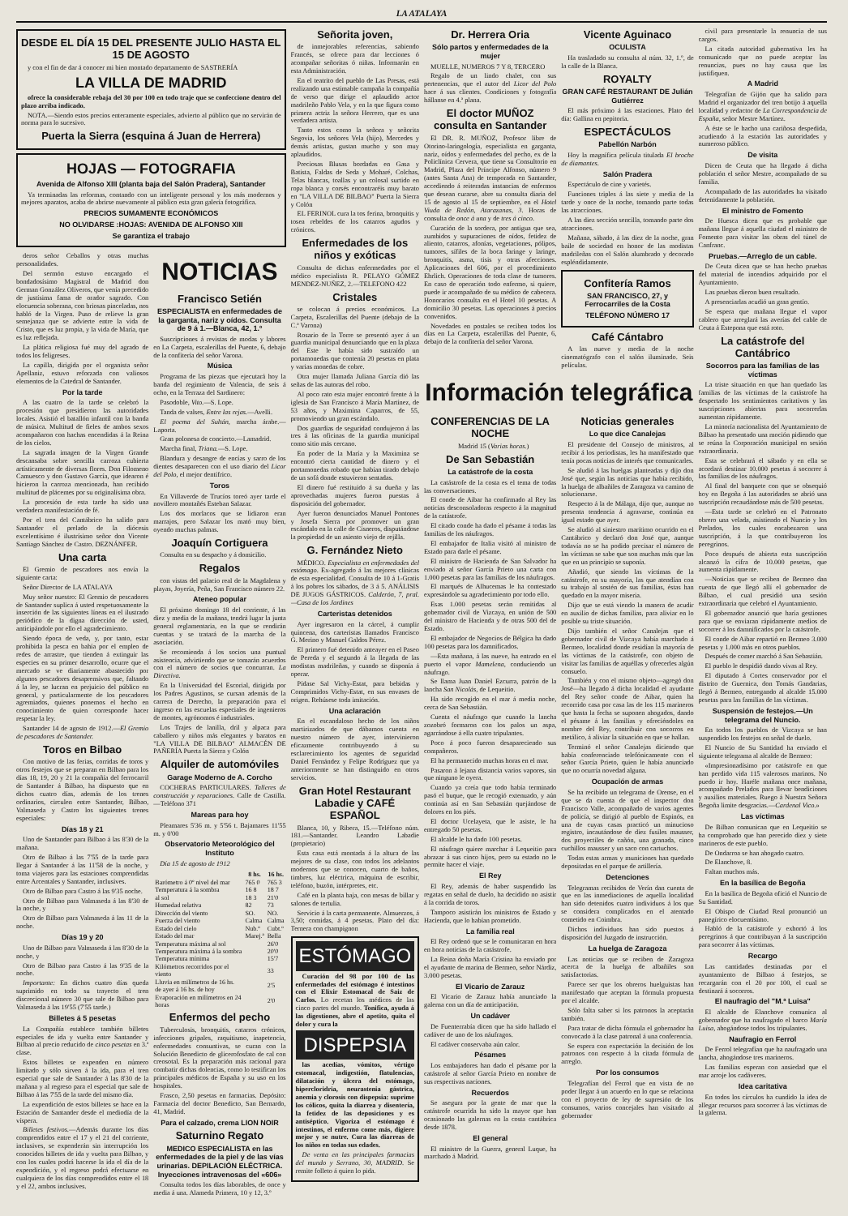LA ATALAYA
DESDE EL DÍA 15 DEL PRESENTE JULIO HASTA EL 15 DE AGOSTO
y con el fin de dar á conocer mi bien montado departamento de SASTRERÍA
LA VILLA DE MADRID
ofrece la considerable rebaja del 30 por 100 en todo traje que se confeccione dentro del plazo arriba indicado.
NOTA.—Siendo estos precios enteramente especiales, advierto al público que no servirán de norma para lo sucesivo.
Puerta la Sierra (esquina á Juan de Herrera)
HOJAS — FOTOGRAFIA
Avenida de Alfonso XIII (planta baja del Salón Pradera), Santander
Ya terminadas las reformas, contando con un inteligente personal y los más modernos y mejores aparatos, acaba de abrirse nuevamente al público esta gran galería fotográfica.
PRECIOS SUMAMENTE ECONÓMICOS
NO OLVIDARSE :HOJAS: AVENIDA DE ALFONSO XIII
Se garantiza el trabajo
deros señor Ceballos y otras muchas personalidades.
Del sermón estuvo encargado el bondadosísimo Magistral de Madrid don German González Oliveros, que venía precedido de justísima fama de orador sagrado. Con elocuencia soberana, con briosas pinceladas, nos habló de la Virgen. Puso de relieve la gran semejanza que se advierte entre la vida de Cristo, que es luz propia, y la vida de María, que es luz reflejada.
La plática religiosa fué muy del agrado de todos los feligreses.
La capilla, dirigida por el organista señor Apellaniz, estuvo reforzada con valiosos elementos de la Catedral de Santander.
Por la tarde
A las cuatro de la tarde se celebró la procesión que presidieron las autoridades locales. Asistió el batallón infantil con la banda de música. Multitud de fieles de ambos sexos acompañaron con hachas encendidas á la Reina de los cielos.
La sagrada imagen de la Virgen Grande descansaba sobre sencilla carroza cubierta artísticamente de diversas flores. Don Filomeno Camuesco y don Gustavo García, que idearon é hicieron la carroza mencionada, han recibido multitud de plácemes por su originalísima obra.
La procesión de esta tarde ha sido una verdadera manifestación de fé.
Por el tren del Cantábrico ha salido para Santander el prelado de la diócesis excelentísimo é ilustrísimo señor don Vicente Santiago Sánchez de Castro. DEZNÁNFER.
Una carta
El Gremio de pescadores nos envía la siguiente carta:
Señor Director de LA ATALAYA
Muy señor nuestro: El Gremio de pescadores de Santander suplica á usted respetuosamente la inserción de las siguientes líneas en el ilustrado periódico de la digna dirección de usted, anticipándole por ello el agradecimiento.
Siendo época de veda, y, por tanto, estar prohibida la pesca en bahía por el empleo de redes de arrastre, que tienden á extinguir las especies en su primer desarrollo, ocurre que el mercado se ve diariamente abastecido por algunos pescadores desaprensivos que, faltando á la ley, se lucran en perjuicio del público en general, y particularmente de los pescadores agremiados, quienes ponemos el hecho en conocimiento de quien corresponde hacer respetar la ley.
Santander 14 de agosto de 1912.—El Gremio de pescadores de Santander.
Toros en Bilbao
Con motivo de las ferias, corridas de toros y otros festejos que se preparan en Bilbao para los días 18, 19, 20 y 21 la compañía del ferrocarril de Santander á Bilbao, ha dispuesto que en dichos cuatro días, además de los trenes ordinarios, circulen entre Santander, Bilbao, Valmaseda y Castro los siguientes trenes especiales:
Días 18 y 21
Uno de Santander para Bilbao á las 8'30 de la mañana.
Otro de Bilbao á las 7'55 de la tarde para llegar á Santander á las 11'58 de la noche, y toma viajeros para las estaciones comprendidas entre Arcentales y Santander, inclusives.
Otro de Bilbao para Castro á las 9'35 noche.
Otro de Bilbao para Valmaseda á las 8'30 de la noche, y
Otro de Bilbao para Valmaseda á las 11 de la noche.
Días 19 y 20
Uno de Bilbao para Valmaseda á las 8'30 de la noche, y
Otro de Bilbao para Castro á las 9'35 de la noche.
Importante: En dichos cuatro días queda suprimido en todo su trayecto el tren discrecional número 30 que sale de Bilbao para Valmaseda á las 19'55 (7'55 tarde.)
Billetes á 5 pesetas
La Compañía establece también billetes especiales de ida y vuelta entre Santander y Bilbao al precio reducido de cinco pesetas en 3.ª clase.
Estos billetes se expenden en número limitado y sólo sirven á la ida, para el tren especial que sale de Santander á las 8'30 de la mañana y al regreso para el especial que sale de Bilbao á las 7'55 de la tarde del mismo día.
La expendición de estos billetes se hace en la Estación de Santander desde el mediodía de la víspera.
Billetes festivos.—Además durante los días comprendidos entre el 17 y el 21 del corriente, inclusives, se expenderán sin interrupción los conocidos billetes de ida y vuelta para Bilbao, y con los cuales podrá hacerse la ida el día de la expendición, y el regreso podrá efectuarse en cualquiera de los días comprendidos entre el 18 y el 22, ambos inclusives.
NOTICIAS
Francisco Setién
ESPECIALISTA en enfermedades de la garganta, nariz y oídos. Consulta de 9 á 1.—Blanca, 42, 1.º
Suscripciones á revistas de modas y labores en La Carpeta, escalerillas del Puente, 6, debajo de la confitería del señor Varona.
Música
Programa de las piezas que ejecutará hoy la banda del regimiento de Valencia, de seis á ocho, en la Terraza del Sardinero:
Pasodoble, Vito.—S. Lope.
Tanda de valses, Entre las rejas.—Avelli.
El poema del Sultán, marcha árabe.—Laporta.
Gran polonesa de concierto.—Lamadrid.
Marcha final, Triana.—S. Lope.
Blandura y desangre de encías y sarro de los dientes desaparecen con el uso diario del Licor del Polo, el mejor dentífrico.
Toros
En Villaverde de Trucíos toreó ayer tarde el novillero montañés Esteban Salazar.
Los dos morlacos que se lidiaron eran marrajos, pero Salazar los mató muy bien, oyendo muchas palmas.
Joaquín Cortiguera
Consulta en su despacho y á domicilio.
Regalos
con vistas del palacio real de la Magdalena y playas, Joyería, Peña, San Francisco número 22.
Ateneo popular
El próximo domingo 18 del corriente, á las diez y media de la mañana, tendrá lugar la junta general reglamentaria, en la que se rendirán cuentas y se tratará de la marcha de la asociación.
Se recomienda á los socios una puntual asistencia, advirtiendo que se tomarán acuerdos con el número de socios que concurran. La Directiva.
En la Universidad del Escorial, dirigida por los Padres Agustinos, se cursan además de la carrera de Derecho, la preparación para el ingreso en las escuelas especiales de ingenieros de montes, agrónomos é industriales.
Los Trajes de lanilla, dril y alpaca para caballero y niños más elegantes y baratos en "LA VILLA DE BILBAO" ALMACÉN DE PAÑERÍA Puerta la Sierra y Colón
Alquiler de automóviles
Garage Moderno de A. Corcho
COCHERAS PARTICULARES. Talleres de construcción y reparaciones. Calle de Castilla.—Teléfono 371
Mareas para hoy
Pleamares 5'36 m. y 5'56 t. Bajamares 11'55 m. y 0'00
Observatorio Meteorológico del Instituto
Día 15 de agosto de 1912
| | 8 hs. | 16 hs. |
| --- | --- | --- |
| Barómetro á 0º nivel del mar | 765 0 | 765 3 |
| Temperatura á la sombra | 16 8 | 18 7 |
| al sol | 18 3 | 21'0 |
| Humedad relativa | 82 | 73 |
| Dirección del viento | SO. | NO. |
| Fuerza del viento | Calma | Calma |
| Estado del cielo | Nub.º | Cubt.º |
| Estado del mar | Marej.ª | Bella |
| Temperatura máxima al sol | | 26'0 |
| Temperatura máxima á la sombra | | 20'0 |
| Temperatura mínima | | 15'7 |
| Kilómetros recorridos por el viento | | 33 |
| Lluvia en milímetros de 16 hs. de ayer á 16 hs. de hoy | | 2'5 |
| Evaporación en milímetros en 24 horas | | 2'0 |
Enfermos del pecho
Tuberculosis, bronquitis, catarros crónicos, infecciones gripales, raquitismo, inapetencia, enfermedades consuntivas, se curan con la Solución Benedicto de glicerofosfato de cal con creosotal. Es la preparación más racional para combatir dichas dolencias, como lo testifican los principales médicos de España y su uso en los hospitales.
Frasco, 2,50 pesetas en farmacias. Depósito: Farmacia del doctor Benedicto, San Bernardo, 41, Madrid.
Para el calzado, crema LION NOIR
Saturnino Regato
MEDICO ESPECIALISTA en las enfermedades de la piel y de las vías urinarias. DEPILACIÓN ELÉCTRICA. Inyecciones intravenosas del «606»
Consulta todos los días laborables, de once y media á una. Alameda Primera, 10 y 12, 3.º
Señorita joven,
de inmejorables referencias, sabiendo Francés, se ofrece para dar lecciones ó acompañar señoritas ó niñas. Informarán en esta Administración.
En el teatrito del pueblo de Las Presas, está realizando una estimable campaña la compañía de verso que dirige el aplaudido actor madrileño Pablo Vela, y en la que figura como primera actriz la señora Herrero, que es una verdadera artista.
Tanto estos como la señora y señorita Segovia, los señores Vela (hijo), Mercedes y demás artistas, gustan mucho y son muy aplaudidos.
Preciosas Blusas bordadas en Gasa y Batista, Faldas de Seda y Moharé, Colchas, Telas blancas, toallas y un colosal surtido en ropa blanca y corsés encontraréis muy barato en "LA VILLA DE BILBAO" Puerta la Sierra y Colón
EL FERINOL cura la tos ferina, bronquitis y tosea rebeldes de los catarros agudos y crónicos.
Enfermedades de los niños y exóticas
Consulta de dichas enfermedades por el médico especialista R. PELAYO GÓMEZ MENDEZ-NUÑEZ, 2.—TELEFONO 422
Cristales
se colocan á precios económicos. La Carpeta, Escalerillas del Puente (debajo de la C.ª Varona)
Rosario de la Torre se presentó ayer á un guardia municipal denunciando que en la plaza del Este le había sido sustraído un portamonedas que contenía 20 pesetas en plata y varias monedas de cobre.
Otra mujer llamada Juliana García dió las señas de las autoras del robo.
Al poco rato esta mujer encontró frente á la iglesia de San Francisco á María Martínez, de 53 años, y Maximina Caparros, de 55, promoviendo un gran escándalo.
Dos guardias de seguridad condujeron á las tres á las oficinas de la guardia municipal como sitio más cercano.
En poder de la María y la Maximina se encontró cierta cantidad de dinero y el portamonedas robado que habían tirado debajo de un sofá donde estuvieron sentadas.
El dinero fué restituido á su dueña y las aprovechadas mujeres fueron puestas á disposición del gobernador.
Ayer fueron denunciados Manuel Pontones y Josefa Sierra por promover un gran escándalo en la calle de Cisneros, disputándose la propiedad de un asiento viejo de rejilla.
G. Fernández Nieto
MÉDICO. Especialista en enfermedades del estómago. Ex-agregado á las mejores clínicas de esta especialidad. Consulta de 10 á 1-Gratis á los pobres los sábados, de 3 á 5. ANÁLISIS DE JUGOS GÁSTRICOS. Calderón, 7, pral.—Casa de los Jardines
Carteristas detenidos
Ayer ingresaron en la cárcel, á cumplir quincena, dos carteristas llamados Francisco G. Merino y Manuel Galdos Pérez.
El primero fué detenido anteayer en el Paseo de Pereda y el segundo á la llegada de las modistas madrileñas, y cuando se disponía á operar.
Pídase Sal Vichy-Estat, para bebidas y Comprimidos Vichy-Estat, en sus envases de origen. Rehúsese toda imitación.
Una aclaración
En el escandaloso hecho de los niños martirizados de que dábamos cuenta en nuestro número de ayer, intervinieron eficazmente contribuyendo á su esclarecimiento los agentes de seguridad Daniel Fernández y Felipe Rodríguez que ya anteriormente se han distinguido en otros servicios.
Gran Hotel Restaurant Labadie y CAFÉ ESPAÑOL
Blanca, 10, y Ribera, 15.—Teléfono núm. 181.—Santander. Leandro Labadie (propietario)
Esta casa está montada á la altura de las mejores de su clase, con todos los adelantos modernos que se conocen, cuarto de baños, timbres, luz eléctrica, máquina de escribir, teléfono, buzón, intérpretes, etc.
Café en la planta baja, con mesas de billar y salones de tertulia.
Servicio á la carta permanente. Almuerzos, á 3,50; comidas, á 4 pesetas. Plato del día: Ternera con champignon
ESTÓMAGO
Curación del 98 por 100 de las enfermedades del estómago é intestinos con el Elixir Estomacal de Saiz de Carlos. Lo recetan los médicos de las cinco partes del mundo. Tonifica, ayuda á las digestiones, abre el apetito, quita el dolor y cura la
DISPEPSIA
las acedías, vómitos, vértigo estomacal, indigestión, flatulencias, dilatación y úlcera del estómago, hipercloridria, neurastenia gástrica, anemia y clorosis con dispepsia: suprime los cólicos, quita la diarrea y disentería, la fetidez de las deposiciones y es antiséptico. Vigoriza el estómago é intestinos, el enfermo come más, digiere mejor y se nutre. Cura las diarreas de los niños en todas sus edades.
De venta en las principales farmacias del mundo y Serrano, 30, MADRID. Se remite folleto á quien lo pida.
Dr. Herrera Oria
Sólo partos y enfermedades de la mujer
MUELLE, NUMEROS 7 Y 8, TERCERO
Regalo de un lindo chalet, con sus pertenencias, que el autor del Licor del Polo hace á sus clientes. Condiciones y fotografía hállanse en 4.ª plana.
El doctor MUÑOZ consulta en Santander
El DR. R. MUÑOZ, Profesor libre de Otorino-laringología, especialista en garganta, nariz, oídos y enfermedades del pecho, ex de la Policlínica Cervera, que tiene su Consultorio en Madrid, Plaza del Príncipe Alfonso, número 9 (antes Santa Ana) de temporada en Santander, accediendo á reiteradas instancias de enfermos que desean curarse, abre su consulta diaria del 15 de agosto al 15 de septiembre, en el Hotel Viuda de Redón, Atarazanas, 3. Horas de consulta de once á una y de tres á cinco.
Curación de la sordera, por antigua que sea, zumbidos y supuraciones de oídos, fetidez de aliento, catarros, afonías, vegetaciones, pólipos, tumores, sífiles de la boca faringe y laringe, bronquitis, asma, tisis y otras afecciones. Aplicaciones del 606, por el procedimiento Ehrlich. Operaciones de toda clase de tumores. En caso de operación todo enfermo, si quiere, puede ir acompañado de su médico de cabecera. Honorarios consulta en el Hotel 10 pesetas. A domicilio 30 pesetas. Las operaciones á precios convenidos.
Novedades en postales se reciben todos los días en La Carpeta, escalerillas del Puente, 6, debajo de la confitería del señor Varona.
Vicente Aguinaco
OCULISTA
Ha trasladado su consulta al núm. 32, 1.º, de la calle de la Blanca.
ROYALTY
GRAN CAFÉ RESTAURANT DE Julián Gutiérrez
El más próximo á las estaciones. Plato del día: Gallina en pepitoria.
ESPECTÁCULOS
Pabellón Narbón
Hoy la magnífica película titulada El broche de diamantes.
Salón Pradera
Espectáculo de cine y varietés.
Funciones triples á las siete y media de la tarde y once de la noche, tomando parte todas las atracciones.
A las diez sección sencilla, tomando parte dos atracciones.
Mañana, sábado, á las diez de la noche, gran baile de sociedad en honor de las modistas madrileñas con el Salón alumbrado y decorado espléndidamente.
Confitería Ramos
SAN FRANCISCO, 27, y Ferrocarriles de la Costa
TELÉFONO NÚMERO 17
Café Cántabro
A las nueve y media de la noche cinematógrafo con el salón iluminado. Seis películas.
Información telegráfica
CONFERENCIAS DE LA NOCHE
Madrid 15 (Varias horas.)
De San Sebastián
La catástrofe de la costa
La catástrofe de la costa es el tema de todas las conversaciones.
El conde de Aibar ha confirmado al Rey las noticias desconsoladoras respecto á la magnitud de la catástrofe.
El citado conde ha dado el pésame á todas las familias de los náufragos.
El embajador de Italia visitó al ministro de Estado para darle el pésame.
El ministro de Hacienda de San Salvador ha enviado al señor García Prieto una carta con 1.000 pesetas para las familias de los náufragos.
El marqués de Alhucemas le ha contestado expresándole su agradecimiento por todo ello.
Esas 1.000 pesetas serán remitidas al gobernador civil de Vizcaya, en unión de 500 del ministro de Hacienda y de otras 500 del de Estado.
El embajador de Negocios de Bélgica ha dado 100 pesetas para los damnificados.
—Esta mañana, á las nueve, ha entrado en el puerto el vapor Mamelena, conduciendo un náufrago.
Se llama Juan Daniel Ezcurra, patrón de la lancha San Nicolás, de Lequeitio.
Ha sido recogido en el mar á media noche, cerca de San Sebastián.
Cuenta el náufrago que cuando la lancha zozobró formaron con los palos un aspa, agarrándose á ella cuatro tripulantes.
Poco á poco fueron desapareciendo sus compañeros.
El ha permanecido muchas horas en el mar.
Pasaron á lejana distancia varios vapores, sin que ninguno le oyera.
Cuando ya creía que todo había terminado pasó el buque, que le recogió extenuado, y aún continúa así en San Sebastián quejándose de dolores en los piés.
El doctor Ucelayeta, que le asiste, le ha entregado 50 pesetas.
El alcalde le ha dado 100 pesetas.
El náufrago quiere marchar á Lequeitio para abrazar á sus cinco hijos, pero su estado no le permite hacer el viaje.
El Rey
El Rey, además de haber suspendido las regatas en señal de duelo, ha decidido no asistir á la corrida de toros.
Tampoco asistirán los ministros de Estado y Hacienda, que lo habían prometido.
La familia real
El Rey ordenó que se le comunicaran en hora en hora noticias de la catástrofe.
La Reina doña María Cristina ha enviado por el ayudante de marina de Bermeo, señor Nárdiz, 3.000 pesetas.
El Vicario de Zarauz
El Vicario de Zarauz había anunciado la galerna con un día de anticipación.
Un cadáver
De Fuenterrabía dicen que ha sido hallado el cadáver de uno de los náufragos.
El cadáver conservaba aún calor.
Pésames
Los embajadores han dado el pésame por la catástrofe al señor García Prieto en nombre de sus respectivas naciones.
Recuerdos
Se asegura por la gente de mar que la catástrofe ocurrida ha sido la mayor que han ocasionado las galernas en la costa cantábrica desde 1878.
El general
El ministro de la Guerra, general Luque, ha marchado á Madrid.
Noticias generales
Lo que dice Canalejas
El presidente del Consejo de ministros, al recibir á los periodistas, les ha manifestado que tenía pocas noticias de interés que comunicarles.
Se aludió á las huelgas planteadas y dijo don José que, según las noticias que había recibido, la huelga de albañiles de Zaragoza va camino de solucionarse.
Respecto á la de Málaga, dijo que, aunque no presenta tendencia á agravarse, continúa en igual estado que ayer.
Se aludió al siniestro marítimo ocurrido en el Cantábrico y declaró don José que, aunque todavía no se ha podido precisar el número de las víctimas se sabe que son muchas más que las que en un principio se suponía.
Añadió, que siendo las víctimas de la catástrofe, en su mayoría, las que atendían con su trabajo al sostén de sus familias, éstas han quedado en la mayor miseria.
Dijo que se está viendo la manera de acudir en auxilio de dichas familias, para aliviar en lo posible su triste situación.
Dijo también el señor Canalejas que el gobernador civil de Vizcaya había marchado á Bermeo, localidad donde residían la mayoría de las víctimas de la catástrofe, con objeto de visitar las familias de aquéllas y ofrecerles algún consuelo.
También y con el mismo objeto—agregó don José—ha llegado á dicha localidad el ayudante del Rey señor conde de Aibar, quien ha recorrido casa por casa las de los 115 marineros que hasta la fecha se suponen ahogados, dando el pésame á las familias y ofreciéndoles en nombre del Rey, contribuir con socorros en metálico, á aliviar la situación en que se hallan.
Terminó el señor Canalejas diciendo que había conferenciado telefónicamente con el señor García Prieto, quien le había anunciado que no ocurría novedad alguna.
Ocupación de armas
Se ha recibido un telegrama de Orense, en el que se da cuenta de que el inspector don Francisco Valle, acompañado de varios agentes de policía, se dirigió al pueblo de Espinós, en una de cuyas casas practicó un minucioso registro, incautándose de diez fusiles mausser, dos proyectiles de cañón, una granada, cinco cuchillos mausser y un saco con cartuchos.
Todas estas armas y municiones han quedado depositadas en el parque de artillería.
Detenciones
Telegramas recibidos de Verín dan cuenta de que en las inmediaciones de aquella localidad han sido detenidos cuatro individuos á los que se considera complicados en el atentado cometido en Coimbra.
Dichos individuos han sido puestos á disposición del Juzgado de instrucción.
La huelga de Zaragoza
Las noticias que se reciben de Zaragoza acerca de la huelga de albañiles son satisfactorias.
Parece ser que los obreros huelguistas han manifestado que aceptan la fórmula propuesta por el alcalde.
Sólo falta saber si los patronos la aceptarán también.
Para tratar de dicha fórmula el gobernador ha convocado á la clase patronal á una conferencia.
Se espera con expectación la decisión de los patronos con respecto á la citada fórmula de arreglo.
Por los consumos
Telegrafían del Ferrol que en vista de no poder llegar á un acuerdo en lo que se relaciona con el proyecto de ley de supresión de los consumos, varios concejales han visitado al gobernador
civil para presentarle la renuncia de sus cargos.
La citada autoridad gubernativa les ha comunicado que no puede aceptar las renuncias, pues no hay causa que las justifiquen.
A Madrid
Telegrafían de Gijón que ha salido para Madrid el organizador del tren botijo á aquella localidad y redactor de La Correspondencia de España, señor Mestre Martínez.
A éste se le hacho una cariñosa despedida, acudiendo á la estación las autoridades y numeroso público.
De visita
Dicen de Ceuta que ha llegado á dicha población el señor Mestre, acompañado de su familia.
Acompañado de las autoridades ha visitado detenidamente la población.
El ministro de Fomento
De Huesca dicen que es probable que mañana llegue á aquella ciudad el ministro de Fomento para visitar las obras del túnel de Canfranc.
Pruebas.—Arreglo de un cable.
De Ceuta dicen que se han hecho pruebas del material de incendios adquirido por el Ayuntamiento.
Las pruebas dieron buen resultado.
A presenciarlas acudió un gran gentío.
Se espera que mañana llegue el vapor cablero que arreglará las averías del cable de Ceuta á Estepona que está roto.
La catástrofe del Cantábrico
Socorros para las familias de las víctimas
La triste situación en que han quedado las familias de las víctimas de la catástrofe ha despertado los sentimientos caritativos y las suscripciones abiertas para socorrerlas aumentan rápidamente.
La minoría nacionalista del Ayuntamiento de Bilbao ha presentado una moción pidiendo que se reúna la Corporación municipal en sesión extraordinaria.
Esta se celebrará el sábado y en ella se acordará destinar 10.000 pesetas á socorrer á las familias de los náufragos.
Al final del banquete con que se obsequió hoy en Begoña á las autoridades se abrió una suscripción recaudándose más de 500 pesetas.
—Esta tarde se celebró en el Patronato obrero una velada, asistiendo el Nuncio y los Prelados, los cuales encabezaron una suscripción, á la que contribuyeron los peregrinos.
Poco después de abierta esta suscripción alcanzó la cifra de 10.000 pesetas, que aumenta rápidamente.
—Noticias que se reciben de Bermeo dan cuenta de que llegó allí el gobernador de Bilbao, el cual presidió una sesión extraordinaria que celebró el Ayuntamiento.
El gobernador anunció que haría gestiones para que se enviaran rápidamente medios de socorrer á los damnificados por la catástrofe.
El conde de Aibar repartió en Bermeo 3.000 pesetas y 1.000 más en otros pueblos.
Después de comer marchó á San Sebastián.
El pueblo le despidió dando vivas al Rey.
El diputado á Cortes conservador por el distrito de Guernica, don Tomás Gandarias, llegó á Bermeo, entregando al alcalde 15.000 pesetas para las familias de las víctimas.
Suspensión de festejos.—Un telegrama del Nuncio.
En todos los pueblos de Vizcaya se han suspendido los festejos en señal de duelo.
El Nuncio de Su Santidad ha enviado el siguiente telegrama al alcalde de Bermeo:
«Impresionadísimo por catástrofe en que han perdido vida 115 valerosos marinos. No puedo ir hoy. Haréle mañana once mañana, acompañado Prelados para llevar bendiciones y auxilios materiales. Ruego á Nuestra Señora Begoña limite desgracias.—Cardenal Vico.»
Las víctimas
De Bilbao comunican que en Lequeitio se ha comprobado que han perecido diez y siete marineros de este pueblo.
De Ondarroa se han ahogado cuatro.
De Elanchove, 8.
Faltan muchos más.
En la basílica de Begoña
En la basílica de Begoña ofició el Nuncio de Su Santidad.
El Obispo de Ciudad Real pronunció un panegírico elocuentísimo.
Habló de la catástrofe y exhortó á los peregrinos á que contribuyan á la suscripción para socorrer á las víctimas.
Recargo
Las cantidades destinadas por el ayuntamiento de Bilbao á festejos, se recargarán con el 20 por 100, el cual se destinará á socorros.
El naufragio del "M.ª Luisa"
El alcalde de Elanchove comunica al gobernador que ha naufragado el barco María Luisa, ahogándose todos los tripulantes.
Naufragio en Ferrol
De Ferrol telegrafían que ha naufragado una lancha, ahogándose tres marineros.
Las familias esperan con ansiedad que el mar arroje los cadáveres.
Idea caritativa
En todos los círculos ha cundido la idea de allegar recursos para socorrer á las víctimas de la galerna.